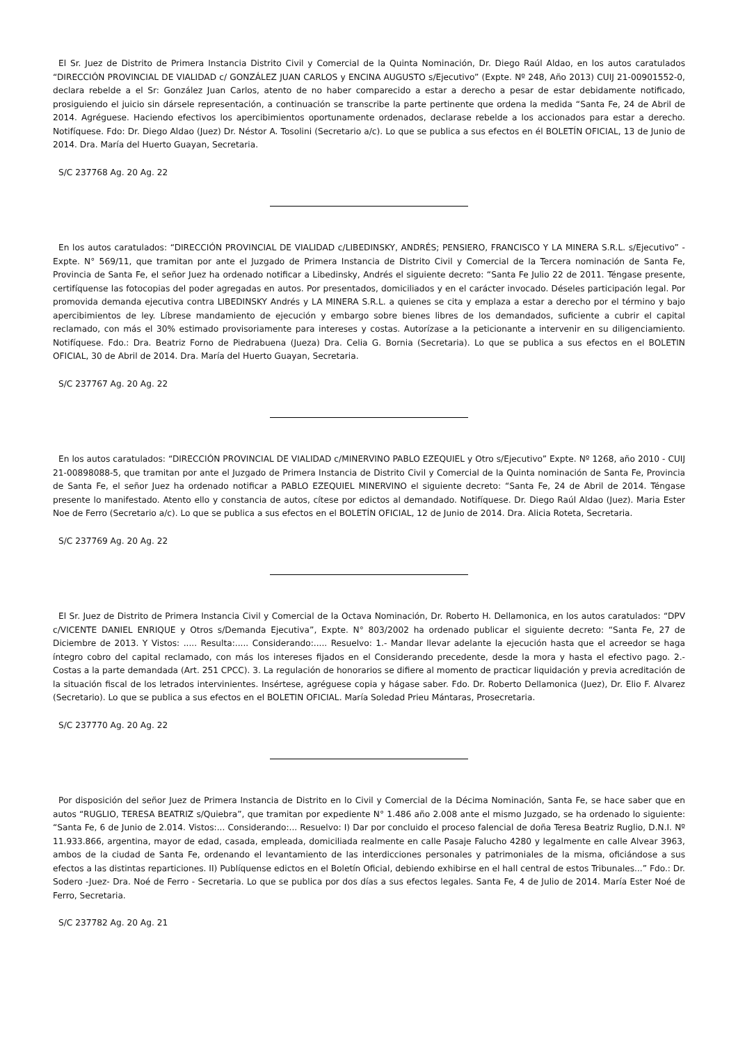El Sr. Juez de Distrito de Primera Instancia Distrito Civil y Comercial de la Quinta Nominación, Dr. Diego Raúl Aldao, en los autos caratulados “DIRECCIÓN PROVINCIAL DE VIALIDAD c/ GONZÁLEZ JUAN CARLOS y ENCINA AUGUSTO s/Ejecutivo” (Expte. Nº 248, Año 2013) CUIJ 21-00901552-0, declara rebelde a el Sr: González Juan Carlos, atento de no haber comparecido a estar a derecho a pesar de estar debidamente notificado, prosiguiendo el juicio sin dársele representación, a continuación se transcribe la parte pertinente que ordena la medida “Santa Fe, 24 de Abril de 2014. Agréguese. Haciendo efectivos los apercibimientos oportunamente ordenados, declarase rebelde a los accionados para estar a derecho. Notifíquese. Fdo: Dr. Diego Aldao (Juez) Dr. Néstor A. Tosolini (Secretario a/c). Lo que se publica a sus efectos en él BOLETÍN OFICIAL, 13 de Junio de 2014. Dra. María del Huerto Guayan, Secretaria.
S/C 237768 Ag. 20 Ag. 22
En los autos caratulados: “DIRECCIÓN PROVINCIAL DE VIALIDAD c/LIBEDINSKY, ANDRÉS; PENSIERO, FRANCISCO Y LA MINERA S.R.L. s/Ejecutivo” - Expte. N° 569/11, que tramitan por ante el Juzgado de Primera Instancia de Distrito Civil y Comercial de la Tercera nominación de Santa Fe, Provincia de Santa Fe, el señor Juez ha ordenado notificar a Libedinsky, Andrés el siguiente decreto: “Santa Fe Julio 22 de 2011. Téngase presente, certifíquense las fotocopias del poder agregadas en autos. Por presentados, domiciliados y en el carácter invocado. Déseles participación legal. Por promovida demanda ejecutiva contra LIBEDINSKY Andrés y LA MINERA S.R.L. a quienes se cita y emplaza a estar a derecho por el término y bajo apercibimientos de ley. Líbrese mandamiento de ejecución y embargo sobre bienes libres de los demandados, suficiente a cubrir el capital reclamado, con más el 30% estimado provisoriamente para intereses y costas. Autorízase a la peticionante a intervenir en su diligenciamiento. Notifíquese. Fdo.: Dra. Beatriz Forno de Piedrabuena (Jueza) Dra. Celia G. Bornia (Secretaria). Lo que se publica a sus efectos en el BOLETIN OFICIAL, 30 de Abril de 2014. Dra. María del Huerto Guayan, Secretaria.
S/C 237767 Ag. 20 Ag. 22
En los autos caratulados: “DIRECCIÓN PROVINCIAL DE VIALIDAD c/MINERVINO PABLO EZEQUIEL y Otro s/Ejecutivo” Expte. Nº 1268, año 2010 - CUIJ 21-00898088-5, que tramitan por ante el Juzgado de Primera Instancia de Distrito Civil y Comercial de la Quinta nominación de Santa Fe, Provincia de Santa Fe, el señor Juez ha ordenado notificar a PABLO EZEQUIEL MINERVINO el siguiente decreto: “Santa Fe, 24 de Abril de 2014. Téngase presente lo manifestado. Atento ello y constancia de autos, cítese por edictos al demandado. Notifíquese. Dr. Diego Raúl Aldao (Juez). Maria Ester Noe de Ferro (Secretario a/c). Lo que se publica a sus efectos en el BOLETÍN OFICIAL, 12 de Junio de 2014. Dra. Alicia Roteta, Secretaria.
S/C 237769 Ag. 20 Ag. 22
El Sr. Juez de Distrito de Primera Instancia Civil y Comercial de la Octava Nominación, Dr. Roberto H. Dellamonica, en los autos caratulados: “DPV c/VICENTE DANIEL ENRIQUE y Otros s/Demanda Ejecutiva”, Expte. N° 803/2002 ha ordenado publicar el siguiente decreto: “Santa Fe, 27 de Diciembre de 2013. Y Vistos: ..... Resulta:..... Considerando:..... Resuelvo: 1.- Mandar llevar adelante la ejecución hasta que el acreedor se haga íntegro cobro del capital reclamado, con más los intereses fijados en el Considerando precedente, desde la mora y hasta el efectivo pago. 2.- Costas a la parte demandada (Art. 251 CPCC). 3. La regulación de honorarios se difiere al momento de practicar liquidación y previa acreditación de la situación fiscal de los letrados intervinientes. Insértese, agréguese copia y hágase saber. Fdo. Dr. Roberto Dellamonica (Juez), Dr. Elio F. Alvarez (Secretario). Lo que se publica a sus efectos en el BOLETIN OFICIAL. María Soledad Prieu Mántaras, Prosecretaria.
S/C 237770 Ag. 20 Ag. 22
Por disposición del señor Juez de Primera Instancia de Distrito en lo Civil y Comercial de la Décima Nominación, Santa Fe, se hace saber que en autos “RUGLIO, TERESA BEATRIZ s/Quiebra”, que tramitan por expediente N° 1.486 año 2.008 ante el mismo Juzgado, se ha ordenado lo siguiente: “Santa Fe, 6 de Junio de 2.014. Vistos:... Considerando:... Resuelvo: I) Dar por concluido el proceso falencial de doña Teresa Beatriz Ruglio, D.N.I. Nº 11.933.866, argentina, mayor de edad, casada, empleada, domiciliada realmente en calle Pasaje Falucho 4280 y legalmente en calle Alvear 3963, ambos de la ciudad de Santa Fe, ordenando el levantamiento de las interdicciones personales y patrimoniales de la misma, oficiándose a sus efectos a las distintas reparticiones. II) Publíquense edictos en el Boletín Oficial, debiendo exhibirse en el hall central de estos Tribunales...” Fdo.: Dr. Sodero -Juez- Dra. Noé de Ferro - Secretaria. Lo que se publica por dos días a sus efectos legales. Santa Fe, 4 de Julio de 2014. María Ester Noé de Ferro, Secretaria.
S/C 237782 Ag. 20 Ag. 21